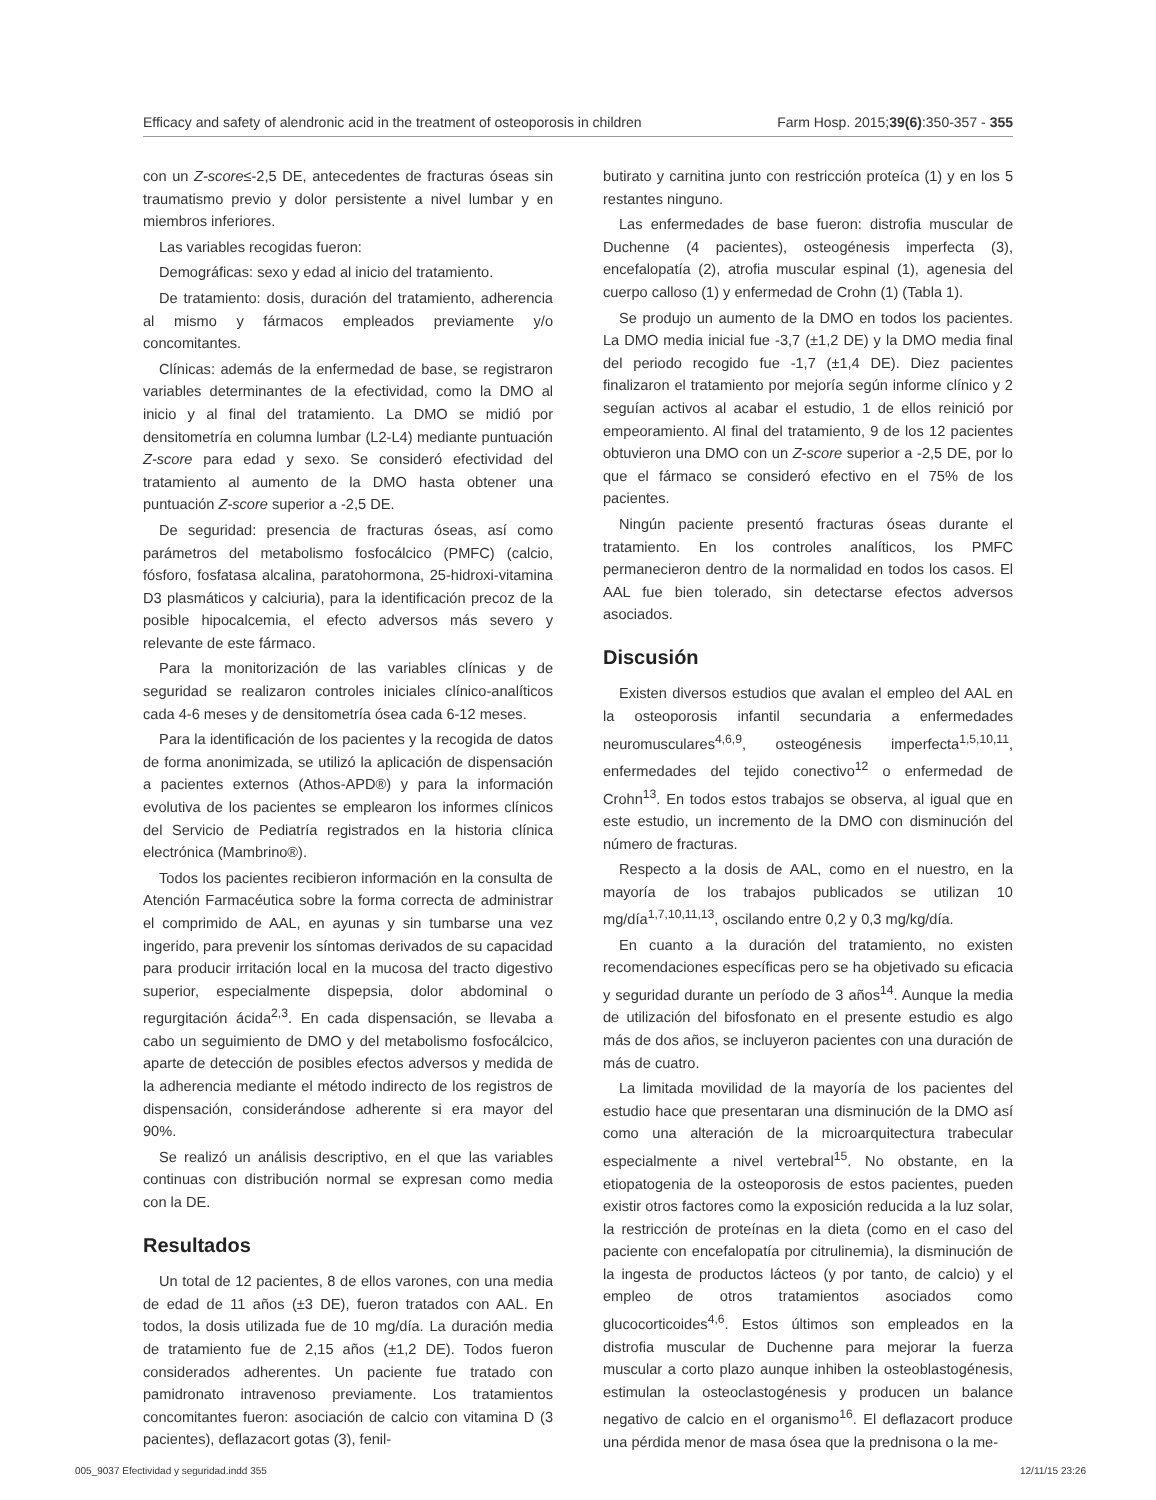Efficacy and safety of alendronic acid in the treatment of osteoporosis in children Farm Hosp. 2015;39(6):350-357 - 355
con un Z-score≤-2,5 DE, antecedentes de fracturas óseas sin traumatismo previo y dolor persistente a nivel lumbar y en miembros inferiores.
Las variables recogidas fueron:
Demográficas: sexo y edad al inicio del tratamiento.
De tratamiento: dosis, duración del tratamiento, adherencia al mismo y fármacos empleados previamente y/o concomitantes.
Clínicas: además de la enfermedad de base, se registraron variables determinantes de la efectividad, como la DMO al inicio y al final del tratamiento. La DMO se midió por densitometría en columna lumbar (L2-L4) mediante puntuación Z-score para edad y sexo. Se consideró efectividad del tratamiento al aumento de la DMO hasta obtener una puntuación Z-score superior a -2,5 DE.
De seguridad: presencia de fracturas óseas, así como parámetros del metabolismo fosfocálcico (PMFC) (calcio, fósforo, fosfatasa alcalina, paratohormona, 25-hidroxi-vitamina D3 plasmáticos y calciuria), para la identificación precoz de la posible hipocalcemia, el efecto adversos más severo y relevante de este fármaco.
Para la monitorización de las variables clínicas y de seguridad se realizaron controles iniciales clínico-analíticos cada 4-6 meses y de densitometría ósea cada 6-12 meses.
Para la identificación de los pacientes y la recogida de datos de forma anonimizada, se utilizó la aplicación de dispensación a pacientes externos (Athos-APD®) y para la información evolutiva de los pacientes se emplearon los informes clínicos del Servicio de Pediatría registrados en la historia clínica electrónica (Mambrino®).
Todos los pacientes recibieron información en la consulta de Atención Farmacéutica sobre la forma correcta de administrar el comprimido de AAL, en ayunas y sin tumbarse una vez ingerido, para prevenir los síntomas derivados de su capacidad para producir irritación local en la mucosa del tracto digestivo superior, especialmente dispepsia, dolor abdominal o regurgitación ácida<sup>2,3</sup>. En cada dispensación, se llevaba a cabo un seguimiento de DMO y del metabolismo fosfocálcico, aparte de detección de posibles efectos adversos y medida de la adherencia mediante el método indirecto de los registros de dispensación, considerándose adherente si era mayor del 90%.
Se realizó un análisis descriptivo, en el que las variables continuas con distribución normal se expresan como media con la DE.
Resultados
Un total de 12 pacientes, 8 de ellos varones, con una media de edad de 11 años (±3 DE), fueron tratados con AAL. En todos, la dosis utilizada fue de 10 mg/día. La duración media de tratamiento fue de 2,15 años (±1,2 DE). Todos fueron considerados adherentes. Un paciente fue tratado con pamidronato intravenoso previamente. Los tratamientos concomitantes fueron: asociación de calcio con vitamina D (3 pacientes), deflazacort gotas (3), fenil-
butirato y carnitina junto con restricción proteíca (1) y en los 5 restantes ninguno.
Las enfermedades de base fueron: distrofia muscular de Duchenne (4 pacientes), osteogénesis imperfecta (3), encefalopatía (2), atrofia muscular espinal (1), agenesia del cuerpo calloso (1) y enfermedad de Crohn (1) (Tabla 1).
Se produjo un aumento de la DMO en todos los pacientes. La DMO media inicial fue -3,7 (±1,2 DE) y la DMO media final del periodo recogido fue -1,7 (±1,4 DE). Diez pacientes finalizaron el tratamiento por mejoría según informe clínico y 2 seguían activos al acabar el estudio, 1 de ellos reinició por empeoramiento. Al final del tratamiento, 9 de los 12 pacientes obtuvieron una DMO con un Z-score superior a -2,5 DE, por lo que el fármaco se consideró efectivo en el 75% de los pacientes.
Ningún paciente presentó fracturas óseas durante el tratamiento. En los controles analíticos, los PMFC permanecieron dentro de la normalidad en todos los casos. El AAL fue bien tolerado, sin detectarse efectos adversos asociados.
Discusión
Existen diversos estudios que avalan el empleo del AAL en la osteoporosis infantil secundaria a enfermedades neuromusculares<sup>4,6,9</sup>, osteogénesis imperfecta<sup>1,5,10,11</sup>, enfermedades del tejido conectivo<sup>12</sup> o enfermedad de Crohn<sup>13</sup>. En todos estos trabajos se observa, al igual que en este estudio, un incremento de la DMO con disminución del número de fracturas.
Respecto a la dosis de AAL, como en el nuestro, en la mayoría de los trabajos publicados se utilizan 10 mg/día<sup>1,7,10,11,13</sup>, oscilando entre 0,2 y 0,3 mg/kg/día.
En cuanto a la duración del tratamiento, no existen recomendaciones específicas pero se ha objetivado su eficacia y seguridad durante un período de 3 años<sup>14</sup>. Aunque la media de utilización del bifosfonato en el presente estudio es algo más de dos años, se incluyeron pacientes con una duración de más de cuatro.
La limitada movilidad de la mayoría de los pacientes del estudio hace que presentaran una disminución de la DMO así como una alteración de la microarquitectura trabecular especialmente a nivel vertebral<sup>15</sup>. No obstante, en la etiopatogenia de la osteoporosis de estos pacientes, pueden existir otros factores como la exposición reducida a la luz solar, la restricción de proteínas en la dieta (como en el caso del paciente con encefalopatía por citrulinemia), la disminución de la ingesta de productos lácteos (y por tanto, de calcio) y el empleo de otros tratamientos asociados como glucocorticoides<sup>4,6</sup>. Estos últimos son empleados en la distrofia muscular de Duchenne para mejorar la fuerza muscular a corto plazo aunque inhiben la osteoblastogénesis, estimulan la osteoclastogénesis y producen un balance negativo de calcio en el organismo<sup>16</sup>. El deflazacort produce una pérdida menor de masa ósea que la prednisona o la me-
005_9037 Efectividad y seguridad.indd 355 12/11/15 23:26